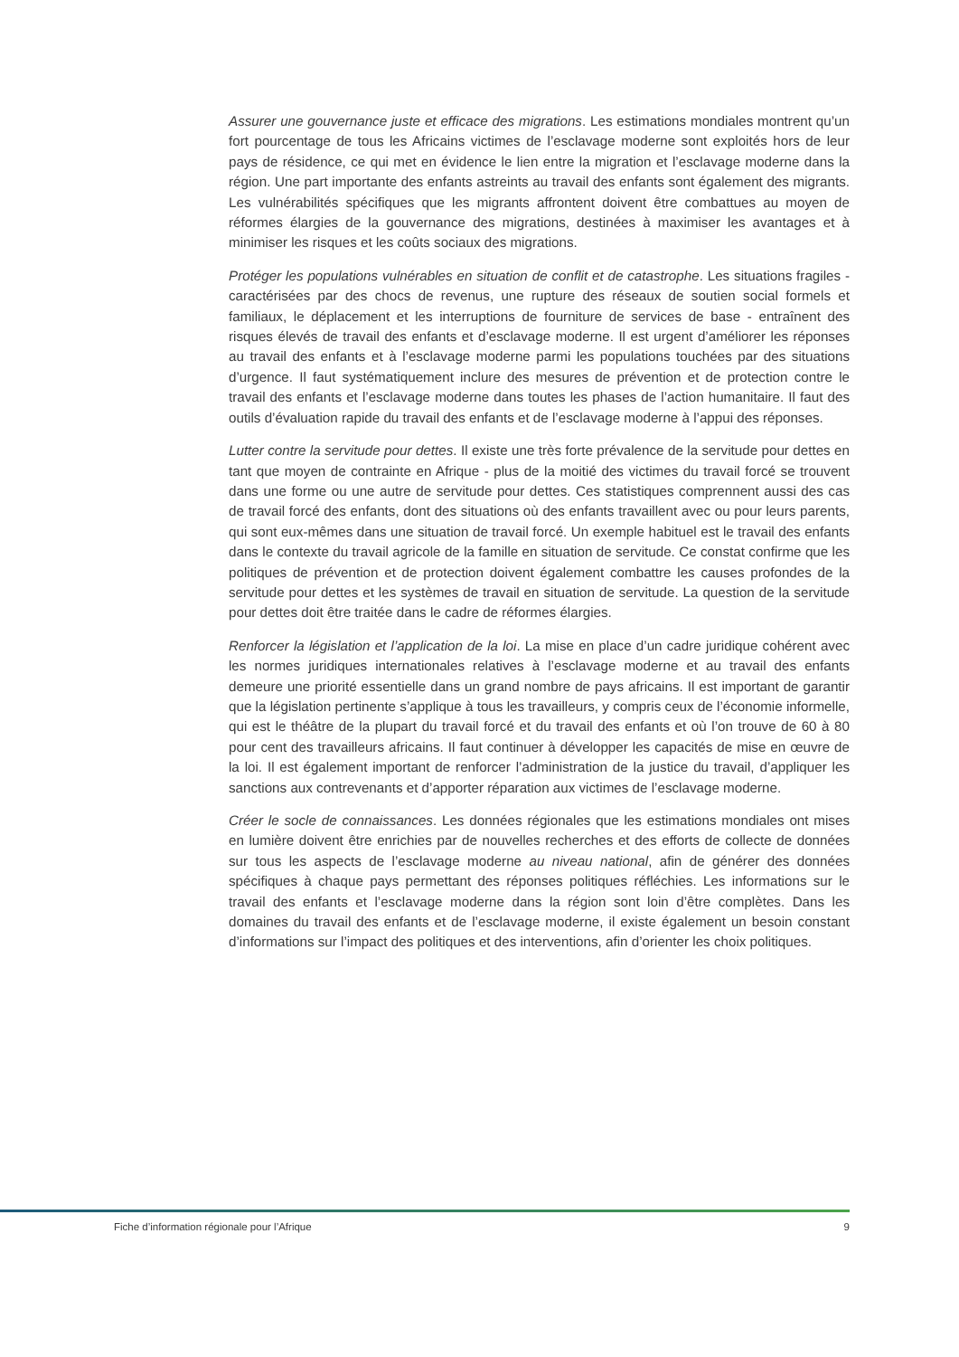Assurer une gouvernance juste et efficace des migrations. Les estimations mondiales montrent qu’un fort pourcentage de tous les Africains victimes de l’esclavage moderne sont exploités hors de leur pays de résidence, ce qui met en évidence le lien entre la migration et l’esclavage moderne dans la région. Une part importante des enfants astreints au travail des enfants sont également des migrants. Les vulnérabilités spécifiques que les migrants affrontent doivent être combattues au moyen de réformes élargies de la gouvernance des migrations, destinées à maximiser les avantages et à minimiser les risques et les coûts sociaux des migrations.
Protéger les populations vulnérables en situation de conflit et de catastrophe. Les situations fragiles - caractérisées par des chocs de revenus, une rupture des réseaux de soutien social formels et familiaux, le déplacement et les interruptions de fourniture de services de base - entraînent des risques élevés de travail des enfants et d’esclavage moderne. Il est urgent d’améliorer les réponses au travail des enfants et à l’esclavage moderne parmi les populations touchées par des situations d’urgence. Il faut systématiquement inclure des mesures de prévention et de protection contre le travail des enfants et l’esclavage moderne dans toutes les phases de l’action humanitaire. Il faut des outils d’évaluation rapide du travail des enfants et de l’esclavage moderne à l’appui des réponses.
Lutter contre la servitude pour dettes. Il existe une très forte prévalence de la servitude pour dettes en tant que moyen de contrainte en Afrique - plus de la moitié des victimes du travail forcé se trouvent dans une forme ou une autre de servitude pour dettes. Ces statistiques comprennent aussi des cas de travail forcé des enfants, dont des situations où des enfants travaillent avec ou pour leurs parents, qui sont eux-mêmes dans une situation de travail forcé. Un exemple habituel est le travail des enfants dans le contexte du travail agricole de la famille en situation de servitude. Ce constat confirme que les politiques de prévention et de protection doivent également combattre les causes profondes de la servitude pour dettes et les systèmes de travail en situation de servitude. La question de la servitude pour dettes doit être traitée dans le cadre de réformes élargies.
Renforcer la législation et l’application de la loi. La mise en place d’un cadre juridique cohérent avec les normes juridiques internationales relatives à l’esclavage moderne et au travail des enfants demeure une priorité essentielle dans un grand nombre de pays africains. Il est important de garantir que la législation pertinente s’applique à tous les travailleurs, y compris ceux de l’économie informelle, qui est le théâtre de la plupart du travail forcé et du travail des enfants et où l’on trouve de 60 à 80 pour cent des travailleurs africains. Il faut continuer à développer les capacités de mise en œuvre de la loi. Il est également important de renforcer l’administration de la justice du travail, d’appliquer les sanctions aux contrevenants et d’apporter réparation aux victimes de l’esclavage moderne.
Créer le socle de connaissances. Les données régionales que les estimations mondiales ont mises en lumière doivent être enrichies par de nouvelles recherches et des efforts de collecte de données sur tous les aspects de l’esclavage moderne au niveau national, afin de générer des données spécifiques à chaque pays permettant des réponses politiques réfléchies. Les informations sur le travail des enfants et l’esclavage moderne dans la région sont loin d’être complètes. Dans les domaines du travail des enfants et de l’esclavage moderne, il existe également un besoin constant d’informations sur l’impact des politiques et des interventions, afin d’orienter les choix politiques.
Fiche d’information régionale pour l’Afrique 9